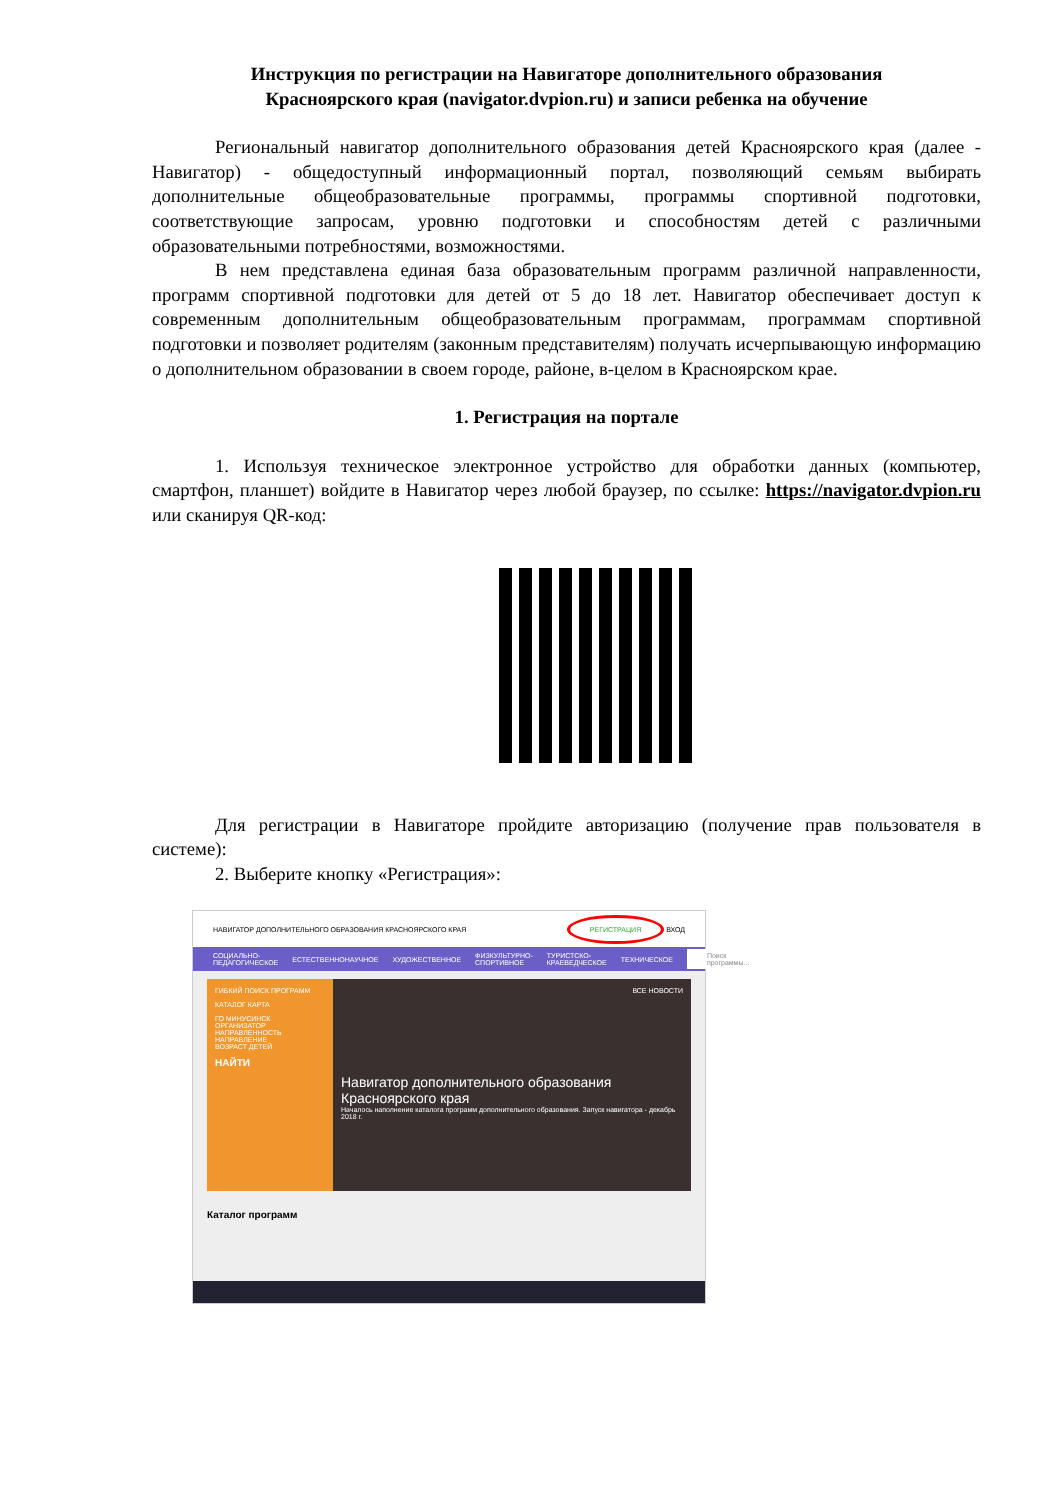Инструкция по регистрации на Навигаторе дополнительного образования
Красноярского края (navigator.dvpion.ru) и записи ребенка на обучение
Региональный навигатор дополнительного образования детей Красноярского края (далее - Навигатор) - общедоступный информационный портал, позволяющий семьям выбирать дополнительные общеобразовательные программы, программы спортивной подготовки, соответствующие запросам, уровню подготовки и способностям детей с различными образовательными потребностями, возможностями.
В нем представлена единая база образовательным программ различной направленности, программ спортивной подготовки для детей от 5 до 18 лет. Навигатор обеспечивает доступ к современным дополнительным общеобразовательным программам, программам спортивной подготовки и позволяет родителям (законным представителям) получать исчерпывающую информацию о дополнительном образовании в своем городе, районе, в-целом в Красноярском крае.
1. Регистрация на портале
1. Используя техническое электронное устройство для обработки данных (компьютер, смартфон, планшет) войдите в Навигатор через любой браузер, по ссылке: https://navigator.dvpion.ru или сканируя QR-код:
Для регистрации в Навигаторе пройдите авторизацию (получение прав пользователя в системе):
2. Выберите кнопку «Регистрация»:
НАВИГАТОР ДОПОЛНИТЕЛЬНОГО ОБРАЗОВАНИЯ КРАСНОЯРСКОГО КРАЯ РЕГИСТРАЦИЯ ВХОД
СОЦИАЛЬНО-ПЕДАГОГИЧЕСКОЕ ЕСТЕСТВЕННОНАУЧНОЕ ХУДОЖЕСТВЕННОЕ ФИЗКУЛЬТУРНО-СПОРТИВНОЕ ТУРИСТСКО-КРАЕВЕДЧЕСКОЕ ТЕХНИЧЕСКОЕ Поиск программы...
ГИБКИЙ ПОИСК ПРОГРАММ
КАТАЛОГ КАРТА
ГО МИНУСИНСК
ОРГАНИЗАТОР
НАПРАВЛЕННОСТЬ
НАПРАВЛЕНИЕ
ВОЗРАСТ ДЕТЕЙ
НАЙТИ
ВСЕ НОВОСТИ
Навигатор дополнительного образования Красноярского края
Началось наполнение каталога программ дополнительного образования. Запуск навигатора - декабрь 2018 г.
Каталог программ